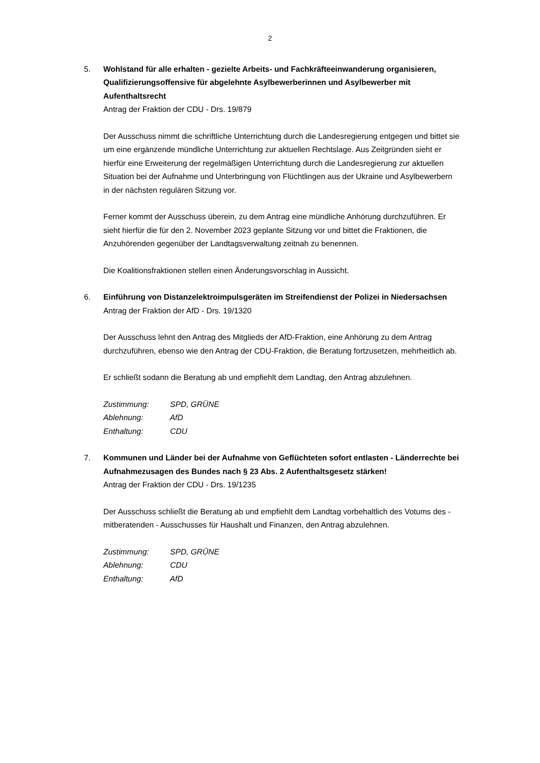2
5. Wohlstand für alle erhalten - gezielte Arbeits- und Fachkräfteeinwanderung organisieren, Qualifizierungsoffensive für abgelehnte Asylbewerberinnen und Asylbewerber mit Aufenthaltsrecht
Antrag der Fraktion der CDU - Drs. 19/879
Der Ausschuss nimmt die schriftliche Unterrichtung durch die Landesregierung entgegen und bittet sie um eine ergänzende mündliche Unterrichtung zur aktuellen Rechtslage. Aus Zeitgründen sieht er hierfür eine Erweiterung der regelmäßigen Unterrichtung durch die Landesregierung zur aktuellen Situation bei der Aufnahme und Unterbringung von Flüchtlingen aus der Ukraine und Asylbewerbern in der nächsten regulären Sitzung vor.
Ferner kommt der Ausschuss überein, zu dem Antrag eine mündliche Anhörung durchzuführen. Er sieht hierfür die für den 2. November 2023 geplante Sitzung vor und bittet die Fraktionen, die Anzuhörenden gegenüber der Landtagsverwaltung zeitnah zu benennen.
Die Koalitionsfraktionen stellen einen Änderungsvorschlag in Aussicht.
6. Einführung von Distanzelektroimpulsgeräten im Streifendienst der Polizei in Niedersachsen
Antrag der Fraktion der AfD - Drs. 19/1320
Der Ausschuss lehnt den Antrag des Mitglieds der AfD-Fraktion, eine Anhörung zu dem Antrag durchzuführen, ebenso wie den Antrag der CDU-Fraktion, die Beratung fortzusetzen, mehrheitlich ab.
Er schließt sodann die Beratung ab und empfiehlt dem Landtag, den Antrag abzulehnen.
Zustimmung: SPD, GRÜNE
Ablehnung: AfD
Enthaltung: CDU
7. Kommunen und Länder bei der Aufnahme von Geflüchteten sofort entlasten - Länderrechte bei Aufnahmezusagen des Bundes nach § 23 Abs. 2 Aufenthaltsgesetz stärken!
Antrag der Fraktion der CDU - Drs. 19/1235
Der Ausschuss schließt die Beratung ab und empfiehlt dem Landtag vorbehaltlich des Votums des - mitberatenden - Ausschusses für Haushalt und Finanzen, den Antrag abzulehnen.
Zustimmung: SPD, GRÜNE
Ablehnung: CDU
Enthaltung: AfD